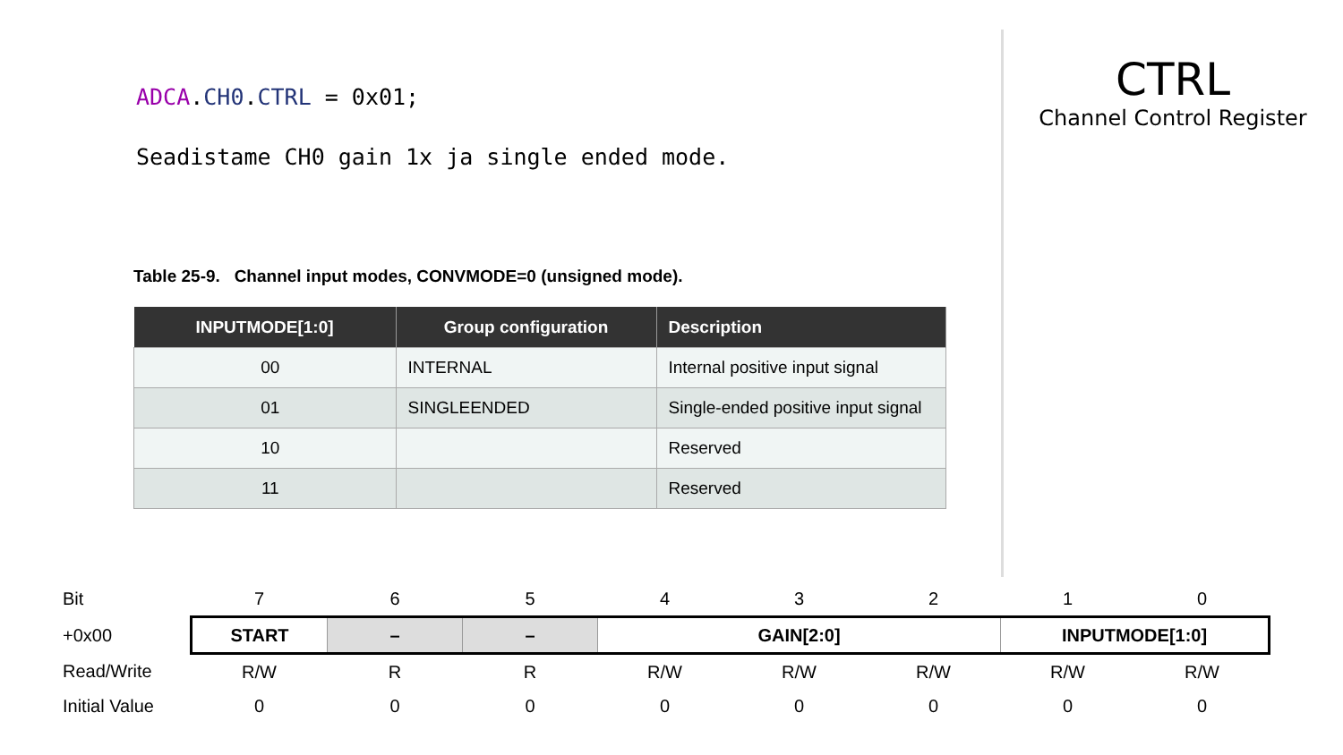ADCA.CH0.CTRL = 0x01;
Seadistame CH0 gain 1x ja single ended mode.
CTRL
Channel Control Register
Table 25-9. Channel input modes, CONVMODE=0 (unsigned mode).
| INPUTMODE[1:0] | Group configuration | Description |
| --- | --- | --- |
| 00 | INTERNAL | Internal positive input signal |
| 01 | SINGLEENDED | Single-ended positive input signal |
| 10 | | Reserved |
| 11 | | Reserved |
| Bit | 7 | 6 | 5 | 4 | 3 | 2 | 1 | 0 |
| +0x00 | START | – | – | GAIN[2:0] | | | INPUTMODE[1:0] | |
| Read/Write | R/W | R | R | R/W | R/W | R/W | R/W | R/W |
| Initial Value | 0 | 0 | 0 | 0 | 0 | 0 | 0 | 0 |